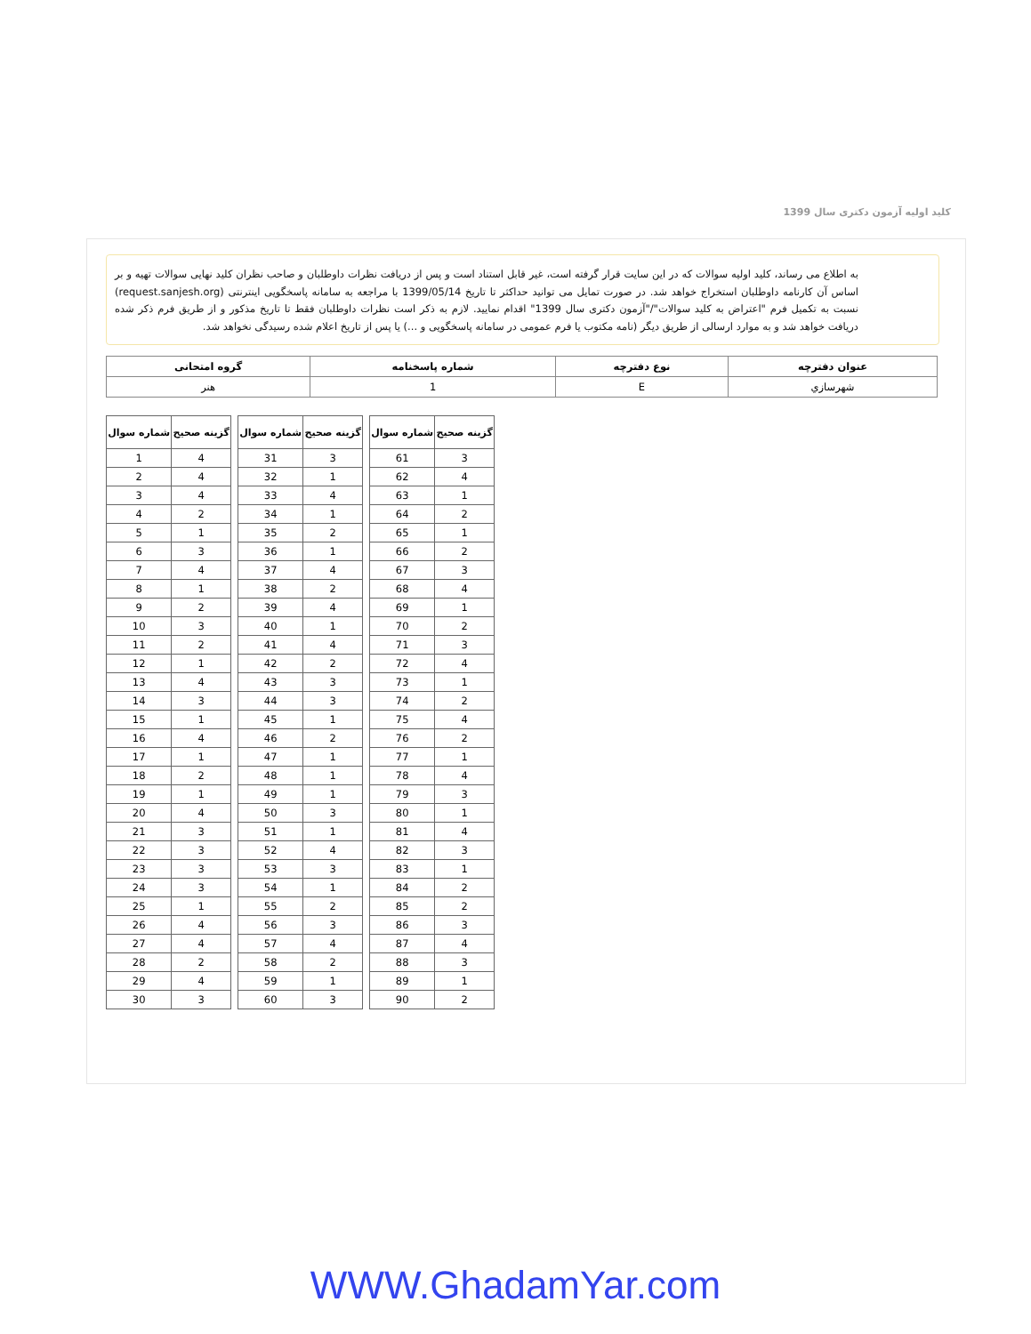کلید اولیه آزمون دکتری سال 1399
به اطلاع می رساند، کلید اولیه سوالات که در این سایت قرار گرفته است، غیر قابل استناد است و پس از دریافت نظرات داوطلبان و صاحب نظران کلید نهایی سوالات تهیه و بر اساس آن کارنامه داوطلبان استخراج خواهد شد. در صورت تمایل می توانید حداکثر تا تاریخ 1399/05/14 با مراجعه به سامانه پاسخگویی اینترنتی (request.sanjesh.org) نسبت به تکمیل فرم "اعتراض به کلید سوالات"/"آزمون دکتری سال 1399" اقدام نمایید. لازم به ذکر است نظرات داوطلبان فقط تا تاریخ مذکور و از طریق فرم ذکر شده دریافت خواهد شد و به موارد ارسالی از طریق دیگر (نامه مکتوب یا فرم عمومی در سامانه پاسخگویی و ...) یا پس از تاریخ اعلام شده رسیدگی نخواهد شد.
| عنوان دفترچه | نوع دفترچه | شماره پاسخنامه | گروه امتحانی |
| --- | --- | --- | --- |
| شهرسازي | E | 1 | هنر |
| شماره سوال | گزینه صحیح |
| --- | --- |
| 1 | 4 |
| 2 | 4 |
| 3 | 4 |
| 4 | 2 |
| 5 | 1 |
| 6 | 3 |
| 7 | 4 |
| 8 | 1 |
| 9 | 2 |
| 10 | 3 |
| 11 | 2 |
| 12 | 1 |
| 13 | 4 |
| 14 | 3 |
| 15 | 1 |
| 16 | 4 |
| 17 | 1 |
| 18 | 2 |
| 19 | 1 |
| 20 | 4 |
| 21 | 3 |
| 22 | 3 |
| 23 | 3 |
| 24 | 3 |
| 25 | 1 |
| 26 | 4 |
| 27 | 4 |
| 28 | 2 |
| 29 | 4 |
| 30 | 3 |
| شماره سوال | گزینه صحیح |
| --- | --- |
| 31 | 3 |
| 32 | 1 |
| 33 | 4 |
| 34 | 1 |
| 35 | 2 |
| 36 | 1 |
| 37 | 4 |
| 38 | 2 |
| 39 | 4 |
| 40 | 1 |
| 41 | 4 |
| 42 | 2 |
| 43 | 3 |
| 44 | 3 |
| 45 | 1 |
| 46 | 2 |
| 47 | 1 |
| 48 | 1 |
| 49 | 1 |
| 50 | 3 |
| 51 | 1 |
| 52 | 4 |
| 53 | 3 |
| 54 | 1 |
| 55 | 2 |
| 56 | 3 |
| 57 | 4 |
| 58 | 2 |
| 59 | 1 |
| 60 | 3 |
| شماره سوال | گزینه صحیح |
| --- | --- |
| 61 | 3 |
| 62 | 4 |
| 63 | 1 |
| 64 | 2 |
| 65 | 1 |
| 66 | 2 |
| 67 | 3 |
| 68 | 4 |
| 69 | 1 |
| 70 | 2 |
| 71 | 3 |
| 72 | 4 |
| 73 | 1 |
| 74 | 2 |
| 75 | 4 |
| 76 | 2 |
| 77 | 1 |
| 78 | 4 |
| 79 | 3 |
| 80 | 1 |
| 81 | 4 |
| 82 | 3 |
| 83 | 1 |
| 84 | 2 |
| 85 | 2 |
| 86 | 3 |
| 87 | 4 |
| 88 | 3 |
| 89 | 1 |
| 90 | 2 |
WWW.GhadamYar.com